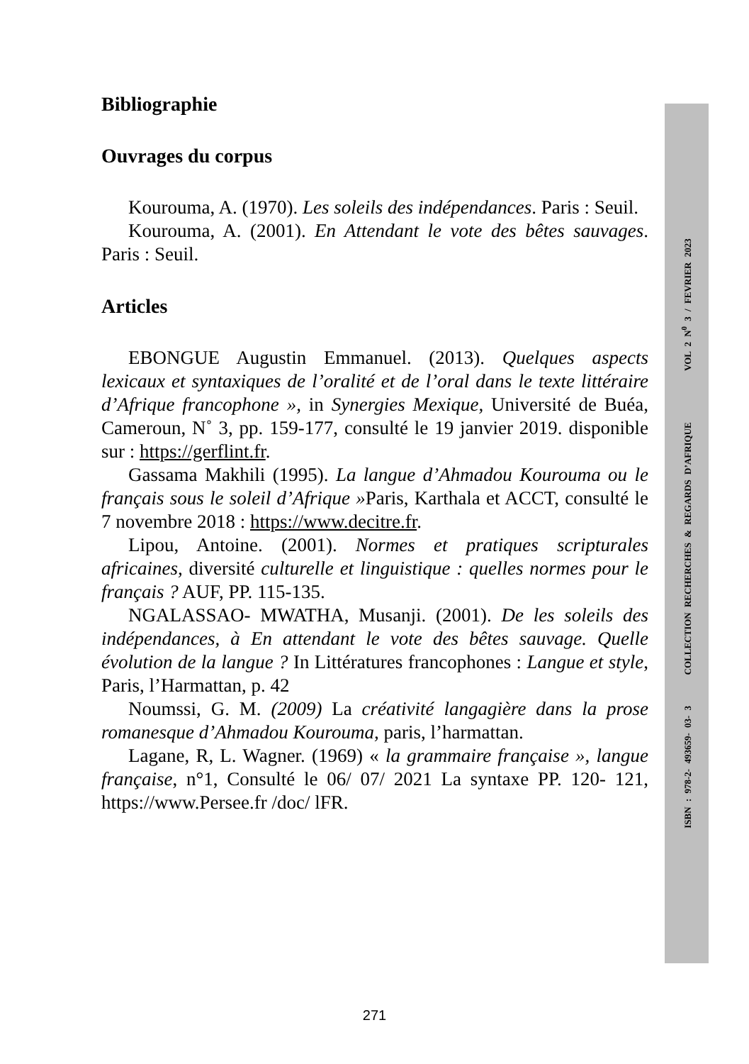Bibliographie
Ouvrages du corpus
Kourouma, A. (1970). Les soleils des indépendances. Paris : Seuil.
Kourouma, A. (2001). En Attendant le vote des bêtes sauvages. Paris : Seuil.
Articles
EBONGUE Augustin Emmanuel. (2013). Quelques aspects lexicaux et syntaxiques de l’oralité et de l’oral dans le texte littéraire d’Afrique francophone », in Synergies Mexique, Université de Buéa, Cameroun, N˚ 3, pp. 159-177, consulté le 19 janvier 2019. disponible sur : https://gerflint.fr.
Gassama Makhili (1995). La langue d’Ahmadou Kourouma ou le français sous le soleil d’Afrique »Paris, Karthala et ACCT, consulté le 7 novembre 2018 : https://www.decitre.fr.
Lipou, Antoine. (2001). Normes et pratiques scripturales africaines, diversité culturelle et linguistique : quelles normes pour le français ? AUF, PP. 115-135.
NGALASSAO- MWATHA, Musanji. (2001). De les soleils des indépendances, à En attendant le vote des bêtes sauvage. Quelle évolution de la langue ? In Littératures francophones : Langue et style, Paris, l’Harmattan, p. 42
Noumssi, G. M. (2009) La créativité langagière dans la prose romanesque d’Ahmadou Kourouma, paris, l’harmattan.
Lagane, R, L. Wagner. (1969) « la grammaire française », langue française, n°1, Consulté le 06/ 07/ 2021 La syntaxe PP. 120- 121, https://www.Persee.fr /doc/ lFR.
ISBN : 978-2- 493659- 03- 3 COLLECTION RECHERCHES & REGARDS D’AFRIQUE VOL 2 N<sup>0</sup> 3 / FEVRIER 2023
271